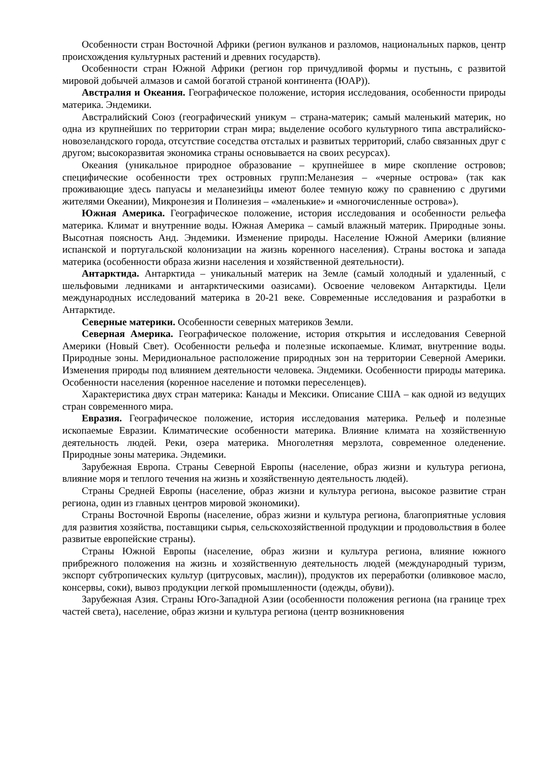Особенности стран Восточной Африки (регион вулканов и разломов, национальных парков, центр происхождения культурных растений и древних государств).
Особенности стран Южной Африки (регион гор причудливой формы и пустынь, с развитой мировой добычей алмазов и самой богатой страной континента (ЮАР)).
Австралия и Океания. Географическое положение, история исследования, особенности природы материка. Эндемики.
Австралийский Союз (географический уникум – страна-материк; самый маленький материк, но одна из крупнейших по территории стран мира; выделение особого культурного типа австралийско-новозеландского города, отсутствие соседства отсталых и развитых территорий, слабо связанных друг с другом; высокоразвитая экономика страны основывается на своих ресурсах).
Океания (уникальное природное образование – крупнейшее в мире скопление островов; специфические особенности трех островных групп:Меланезия – «черные острова» (так как проживающие здесь папуасы и меланезийцы имеют более темную кожу по сравнению с другими жителями Океании), Микронезия и Полинезия – «маленькие» и «многочисленные острова»).
Южная Америка. Географическое положение, история исследования и особенности рельефа материка. Климат и внутренние воды. Южная Америка – самый влажный материк. Природные зоны. Высотная поясность Анд. Эндемики. Изменение природы. Население Южной Америки (влияние испанской и португальской колонизации на жизнь коренного населения). Страны востока и запада материка (особенности образа жизни населения и хозяйственной деятельности).
Антарктида. Антарктида – уникальный материк на Земле (самый холодный и удаленный, с шельфовыми ледниками и антарктическими оазисами). Освоение человеком Антарктиды. Цели международных исследований материка в 20-21 веке. Современные исследования и разработки в Антарктиде.
Северные материки. Особенности северных материков Земли.
Северная Америка. Географическое положение, история открытия и исследования Северной Америки (Новый Свет). Особенности рельефа и полезные ископаемые. Климат, внутренние воды. Природные зоны. Меридиональное расположение природных зон на территории Северной Америки. Изменения природы под влиянием деятельности человека. Эндемики. Особенности природы материка. Особенности населения (коренное население и потомки переселенцев).
Характеристика двух стран материка: Канады и Мексики. Описание США – как одной из ведущих стран современного мира.
Евразия. Географическое положение, история исследования материка. Рельеф и полезные ископаемые Евразии. Климатические особенности материка. Влияние климата на хозяйственную деятельность людей. Реки, озера материка. Многолетняя мерзлота, современное оледенение. Природные зоны материка. Эндемики.
Зарубежная Европа. Страны Северной Европы (население, образ жизни и культура региона, влияние моря и теплого течения на жизнь и хозяйственную деятельность людей).
Страны Средней Европы (население, образ жизни и культура региона, высокое развитие стран региона, один из главных центров мировой экономики).
Страны Восточной Европы (население, образ жизни и культура региона, благоприятные условия для развития хозяйства, поставщики сырья, сельскохозяйственной продукции и продовольствия в более развитые европейские страны).
Страны Южной Европы (население, образ жизни и культура региона, влияние южного прибрежного положения на жизнь и хозяйственную деятельность людей (международный туризм, экспорт субтропических культур (цитрусовых, маслин)), продуктов их переработки (оливковое масло, консервы, соки), вывоз продукции легкой промышленности (одежды, обуви)).
Зарубежная Азия. Страны Юго-Западной Азии (особенности положения региона (на границе трех частей света), население, образ жизни и культура региона (центр возникновения